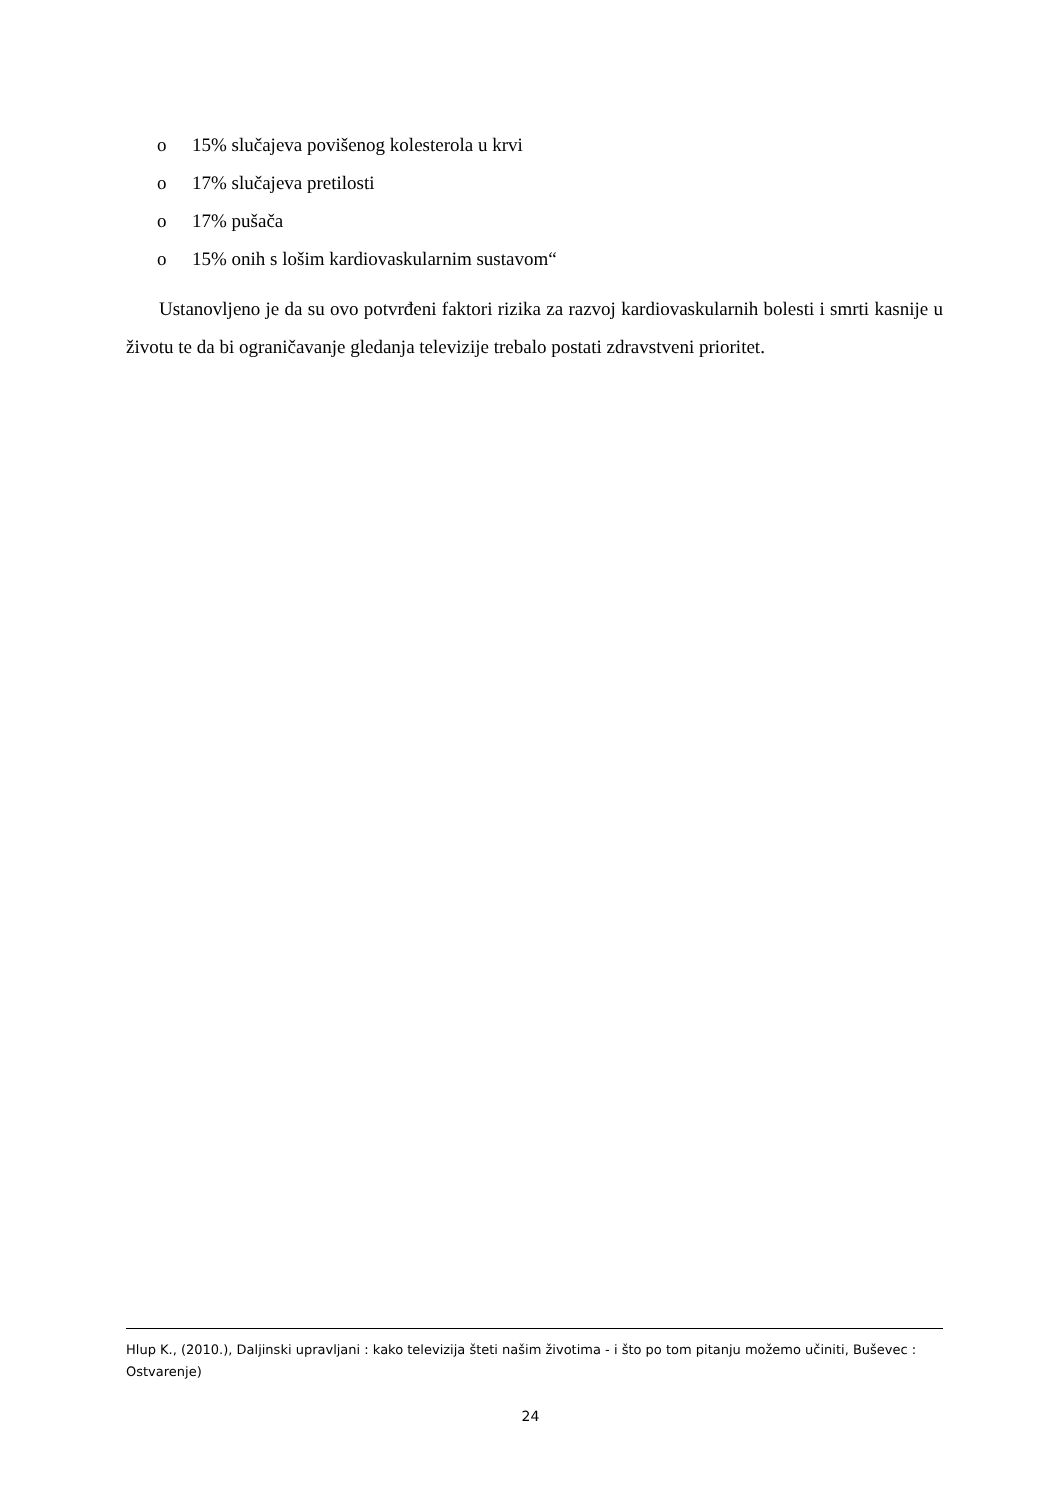o 15% slučajeva povišenog kolesterola u krvi
o 17% slučajeva pretilosti
o 17% pušača
o 15% onih s lošim kardiovaskularnim sustavom“
Ustanovljeno je da su ovo potvrđeni faktori rizika za razvoj kardiovaskularnih bolesti i smrti kasnije u životu te da bi ograničavanje gledanja televizije trebalo postati zdravstveni prioritet.
Hlup K., (2010.), Daljinski upravljani : kako televizija šteti našim životima - i što po tom pitanju možemo učiniti, Buševec : Ostvarenje)
24